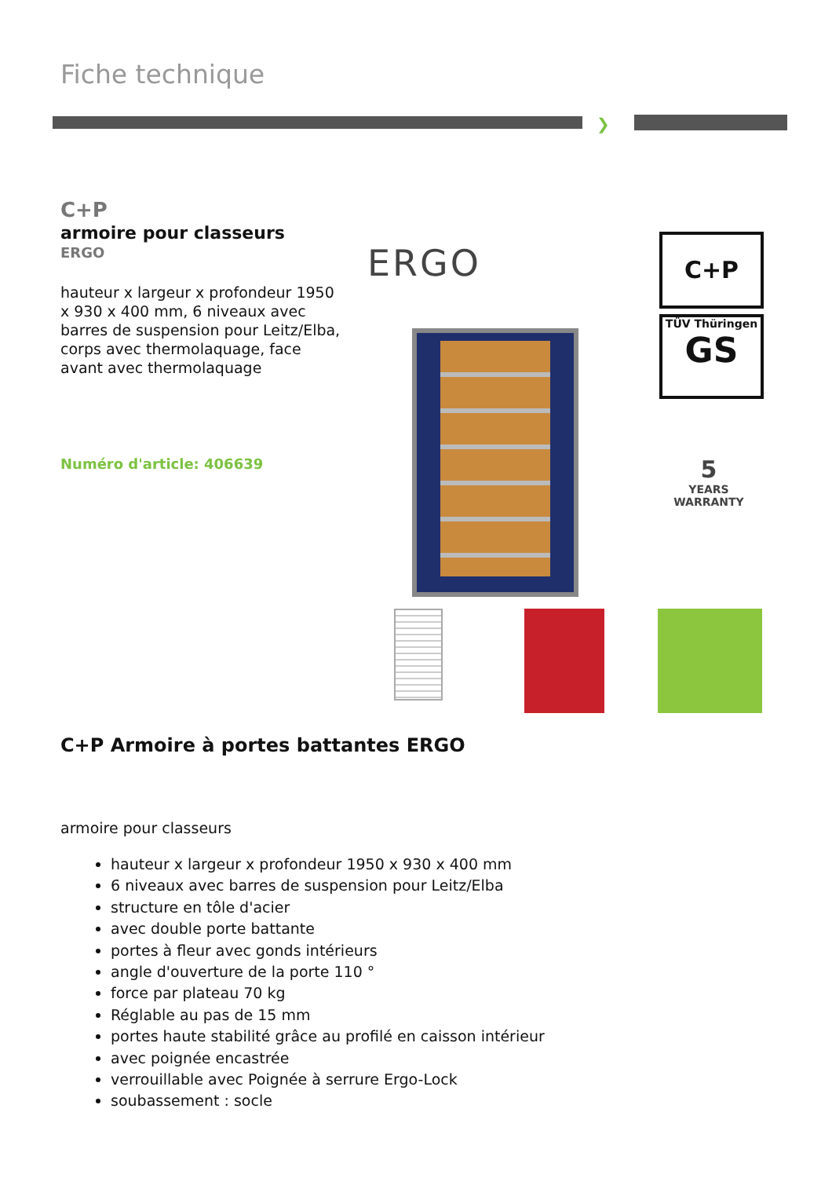Fiche technique
❯
C+P
armoire pour classeurs
ERGO
hauteur x largeur x profondeur 1950 x 930 x 400 mm, 6 niveaux avec barres de suspension pour Leitz/Elba, corps avec thermolaquage, face avant avec thermolaquage
Numéro d'article: 406639
ERGO C+P
TÜV Thüringen
GS
5
YEARS
WARRANTY
C+P Armoire à portes battantes ERGO
armoire pour classeurs
hauteur x largeur x profondeur 1950 x 930 x 400 mm
6 niveaux avec barres de suspension pour Leitz/Elba
structure en tôle d'acier
avec double porte battante
portes à fleur avec gonds intérieurs
angle d'ouverture de la porte 110 °
force par plateau 70 kg
Réglable au pas de 15 mm
portes haute stabilité grâce au profilé en caisson intérieur
avec poignée encastrée
verrouillable avec Poignée à serrure Ergo-Lock
soubassement : socle